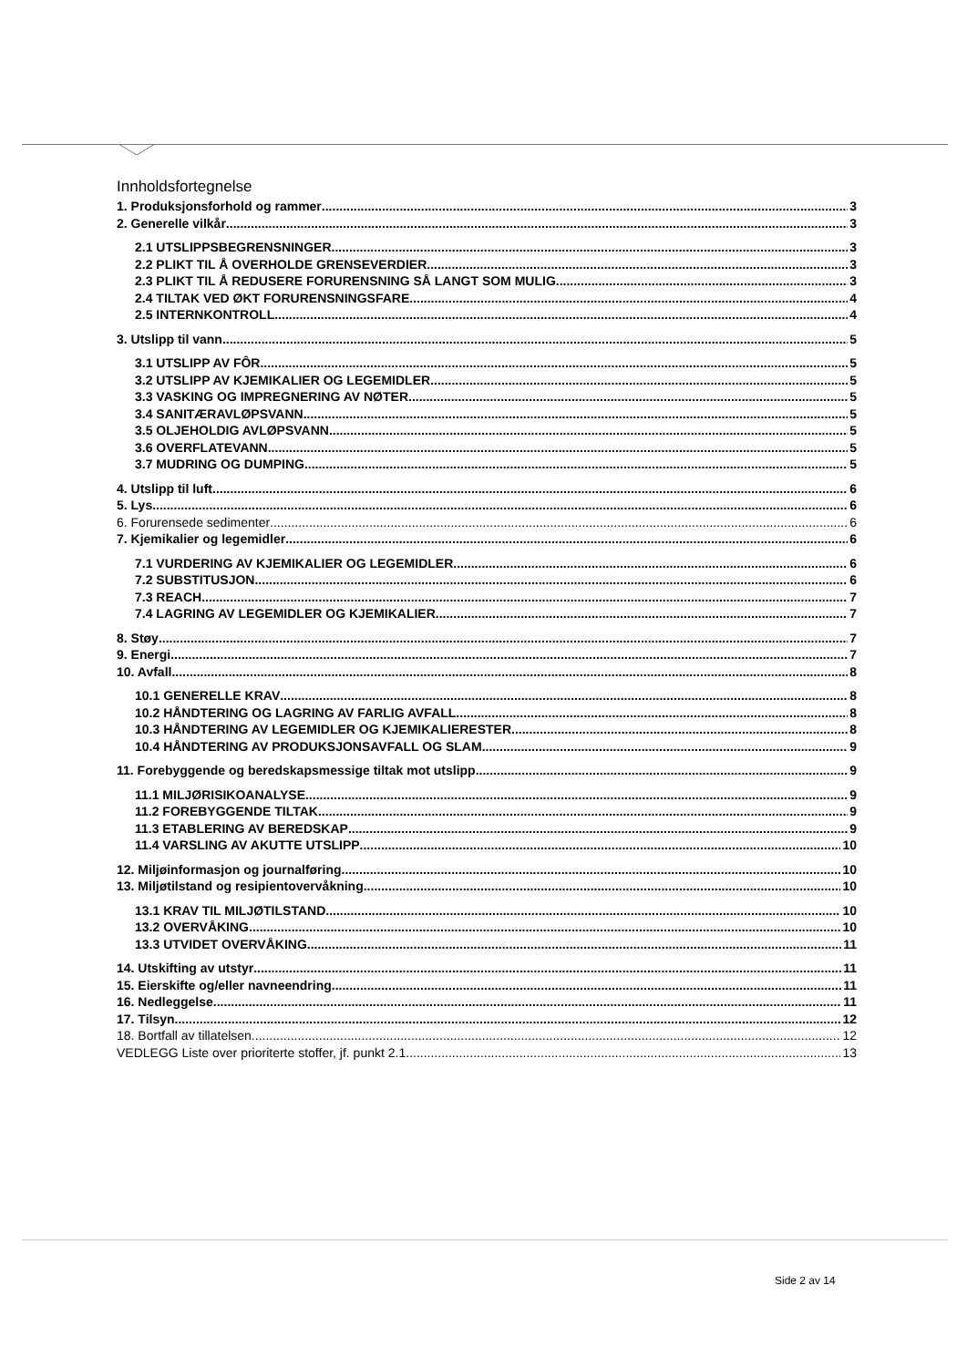Innholdsfortegnelse
1. Produksjonsforhold og rammer 3
2. Generelle vilkår 3
2.1 UTSLIPPSBEGRENSNINGER 3
2.2 PLIKT TIL Å OVERHOLDE GRENSEVERDIER 3
2.3 PLIKT TIL Å REDUSERE FORURENSNING SÅ LANGT SOM MULIG 3
2.4 TILTAK VED ØKT FORURENSNINGSFARE 4
2.5 INTERNKONTROLL 4
3. Utslipp til vann 5
3.1 UTSLIPP AV FÔR 5
3.2 UTSLIPP AV KJEMIKALIER OG LEGEMIDLER 5
3.3 VASKING OG IMPREGNERING AV NØTER 5
3.4 SANITÆRAVLØPSVANN 5
3.5 OLJEHOLDIG AVLØPSVANN 5
3.6 OVERFLATEVANN 5
3.7 MUDRING OG DUMPING 5
4. Utslipp til luft 6
5. Lys 6
6. Forurensede sedimenter 6
7. Kjemikalier og legemidler 6
7.1 VURDERING AV KJEMIKALIER OG LEGEMIDLER 6
7.2 SUBSTITUSJON 6
7.3 REACH 7
7.4 LAGRING AV LEGEMIDLER OG KJEMIKALIER 7
8. Støy 7
9. Energi 7
10. Avfall 8
10.1 GENERELLE KRAV 8
10.2 HÅNDTERING OG LAGRING AV FARLIG AVFALL 8
10.3 HÅNDTERING AV LEGEMIDLER OG KJEMIKALIERESTER 8
10.4 HÅNDTERING AV PRODUKSJONSAVFALL OG SLAM 9
11. Forebyggende og beredskapsmessige tiltak mot utslipp 9
11.1 MILJØRISIKOANALYSE 9
11.2 FOREBYGGENDE TILTAK 9
11.3 ETABLERING AV BEREDSKAP 9
11.4 VARSLING AV AKUTTE UTSLIPP 10
12. Miljøinformasjon og journalføring 10
13. Miljøtilstand og resipientovervåkning 10
13.1 KRAV TIL MILJØTILSTAND 10
13.2 OVERVÅKING 10
13.3 UTVIDET OVERVÅKING 11
14. Utskifting av utstyr 11
15. Eierskifte og/eller navneendring 11
16. Nedleggelse 11
17. Tilsyn 12
18. Bortfall av tillatelsen 12
VEDLEGG Liste over prioriterte stoffer, jf. punkt 2.1. 13
Side 2 av 14